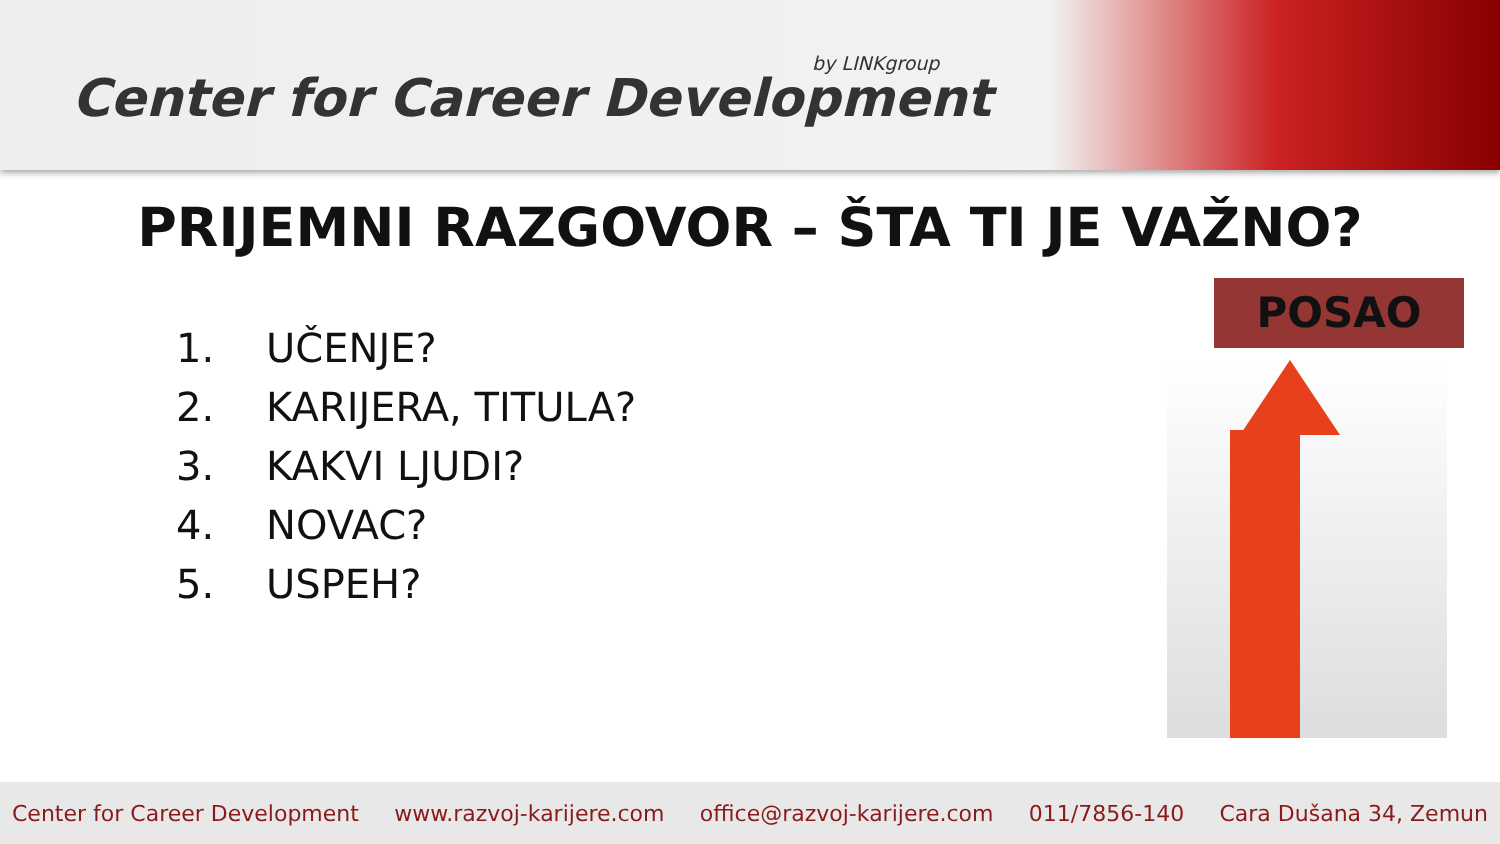by LINKgroup
Center for Career Development
PRIJEMNI RAZGOVOR – ŠTA TI JE VAŽNO?
1. UČENJE?
2. KARIJERA, TITULA?
3. KAKVI LJUDI?
4. NOVAC?
5. USPEH?
POSAO
Center for Career Development www.razvoj-karijere.com office@razvoj-karijere.com 011/7856-140 Cara Dušana 34, Zemun